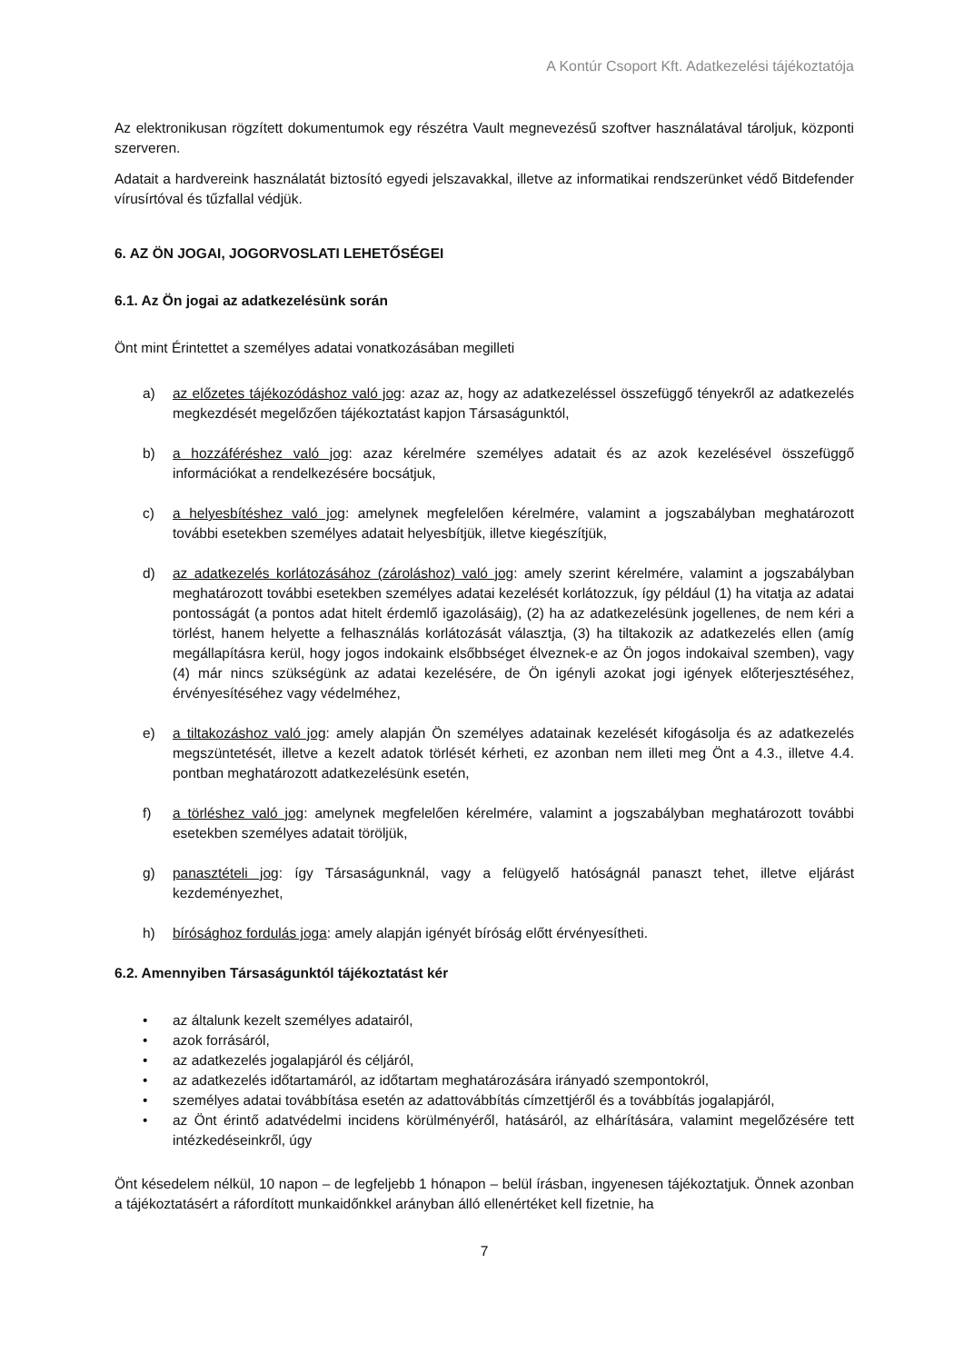A Kontúr Csoport Kft. Adatkezelési tájékoztatója
Az elektronikusan rögzített dokumentumok egy részétra Vault megnevezésű szoftver használatával tároljuk, központi szerveren.
Adatait a hardvereink használatát biztosító egyedi jelszavakkal, illetve az informatikai rendszerünket védő Bitdefender vírusírtóval és tűzfallal védjük.
6. AZ ÖN JOGAI, JOGORVOSLATI LEHETŐSÉGEI
6.1. Az Ön jogai az adatkezelésünk során
Önt mint Érintettet a személyes adatai vonatkozásában megilleti
a) az előzetes tájékozódáshoz való jog: azaz az, hogy az adatkezeléssel összefüggő tényekről az adatkezelés megkezdését megelőzően tájékoztatást kapjon Társaságunktól,
b) a hozzáféréshez való jog: azaz kérelmére személyes adatait és az azok kezelésével összefüggő információkat a rendelkezésére bocsátjuk,
c) a helyesbítéshez való jog: amelynek megfelelően kérelmére, valamint a jogszabályban meghatározott további esetekben személyes adatait helyesbítjük, illetve kiegészítjük,
d) az adatkezelés korlátozásához (zároláshoz) való jog: amely szerint kérelmére, valamint a jogszabályban meghatározott további esetekben személyes adatai kezelését korlátozzuk, így például (1) ha vitatja az adatai pontosságát (a pontos adat hitelt érdemlő igazolásáig), (2) ha az adatkezelésünk jogellenes, de nem kéri a törlést, hanem helyette a felhasználás korlátozását választja, (3) ha tiltakozik az adatkezelés ellen (amíg megállapításra kerül, hogy jogos indokaink elsőbbséget élveznek-e az Ön jogos indokaival szemben), vagy (4) már nincs szükségünk az adatai kezelésére, de Ön igényli azokat jogi igények előterjesztéséhez, érvényesítéséhez vagy védelméhez,
e) a tiltakozáshoz való jog: amely alapján Ön személyes adatainak kezelését kifogásolja és az adatkezelés megszüntetését, illetve a kezelt adatok törlését kérheti, ez azonban nem illeti meg Önt a 4.3., illetve 4.4. pontban meghatározott adatkezelésünk esetén,
f) a törléshez való jog: amelynek megfelelően kérelmére, valamint a jogszabályban meghatározott további esetekben személyes adatait töröljük,
g) panasztételi jog: így Társaságunknál, vagy a felügyelő hatóságnál panaszt tehet, illetve eljárást kezdeményezhet,
h) bírósághoz fordulás joga: amely alapján igényét bíróság előtt érvényesítheti.
6.2. Amennyiben Társaságunktól tájékoztatást kér
• az általunk kezelt személyes adatairól,
• azok forrásáról,
• az adatkezelés jogalapjáról és céljáról,
• az adatkezelés időtartamáról, az időtartam meghatározására irányadó szempontokról,
• személyes adatai továbbítása esetén az adattovábbítás címzettjéről és a továbbítás jogalapjáról,
• az Önt érintő adatvédelmi incidens körülményéről, hatásáról, az elhárítására, valamint megelőzésére tett intézkedéseinkről, úgy
Önt késedelem nélkül, 10 napon – de legfeljebb 1 hónapon – belül írásban, ingyenesen tájékoztatjuk. Önnek azonban a tájékoztatásért a ráfordított munkaidőnkkel arányban álló ellenértéket kell fizetnie, ha
7